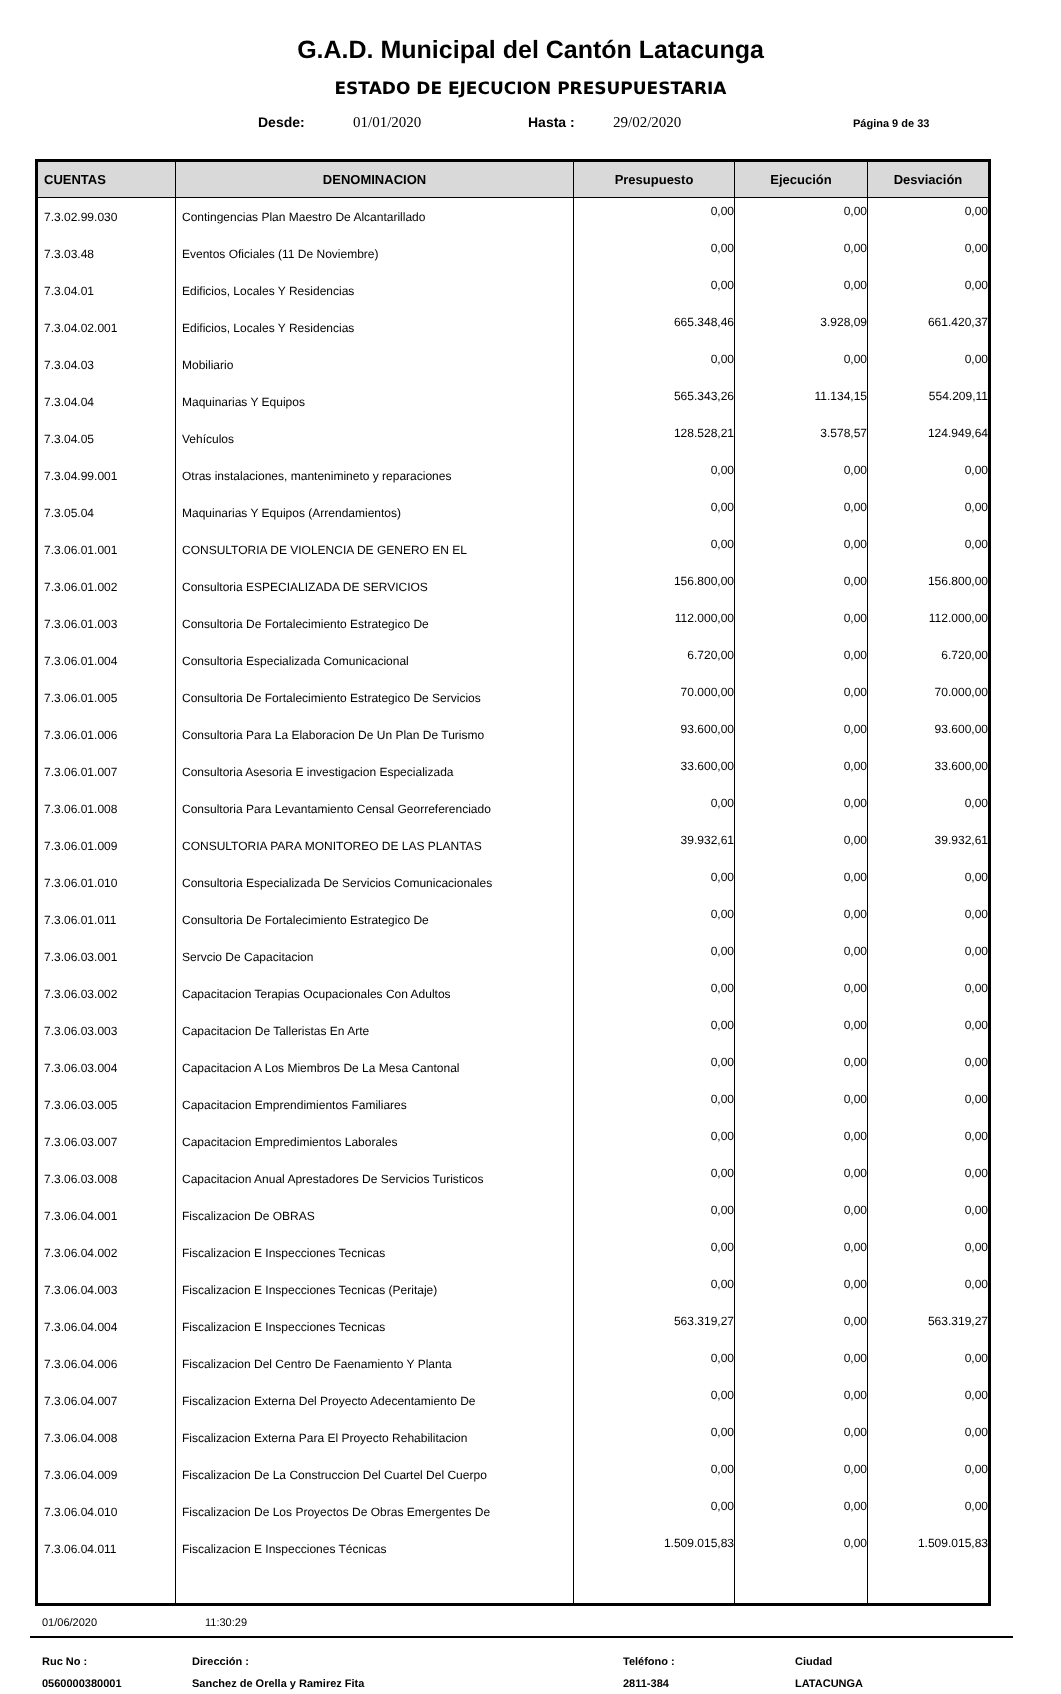G.A.D. Municipal del Cantón Latacunga
ESTADO DE EJECUCION PRESUPUESTARIA
Desde: 01/01/2020 Hasta : 29/02/2020 Página 9 de 33
| CUENTAS | DENOMINACION | Presupuesto | Ejecución | Desviación |
| --- | --- | --- | --- | --- |
| 7.3.02.99.030 | Contingencias Plan Maestro De Alcantarillado | 0,00 | 0,00 | 0,00 |
| 7.3.03.48 | Eventos Oficiales (11 De Noviembre) | 0,00 | 0,00 | 0,00 |
| 7.3.04.01 | Edificios, Locales Y Residencias | 0,00 | 0,00 | 0,00 |
| 7.3.04.02.001 | Edificios, Locales Y Residencias | 665.348,46 | 3.928,09 | 661.420,37 |
| 7.3.04.03 | Mobiliario | 0,00 | 0,00 | 0,00 |
| 7.3.04.04 | Maquinarias Y Equipos | 565.343,26 | 11.134,15 | 554.209,11 |
| 7.3.04.05 | Vehículos | 128.528,21 | 3.578,57 | 124.949,64 |
| 7.3.04.99.001 | Otras instalaciones, mantenimineto y reparaciones | 0,00 | 0,00 | 0,00 |
| 7.3.05.04 | Maquinarias Y Equipos (Arrendamientos) | 0,00 | 0,00 | 0,00 |
| 7.3.06.01.001 | CONSULTORIA DE VIOLENCIA DE GENERO EN EL | 0,00 | 0,00 | 0,00 |
| 7.3.06.01.002 | Consultoria ESPECIALIZADA DE SERVICIOS | 156.800,00 | 0,00 | 156.800,00 |
| 7.3.06.01.003 | Consultoria De Fortalecimiento Estrategico De | 112.000,00 | 0,00 | 112.000,00 |
| 7.3.06.01.004 | Consultoria Especializada Comunicacional | 6.720,00 | 0,00 | 6.720,00 |
| 7.3.06.01.005 | Consultoria De Fortalecimiento Estrategico De Servicios | 70.000,00 | 0,00 | 70.000,00 |
| 7.3.06.01.006 | Consultoria Para La Elaboracion De Un Plan De Turismo | 93.600,00 | 0,00 | 93.600,00 |
| 7.3.06.01.007 | Consultoria Asesoria E investigacion Especializada | 33.600,00 | 0,00 | 33.600,00 |
| 7.3.06.01.008 | Consultoria Para Levantamiento Censal Georreferenciado | 0,00 | 0,00 | 0,00 |
| 7.3.06.01.009 | CONSULTORIA PARA MONITOREO DE LAS PLANTAS | 39.932,61 | 0,00 | 39.932,61 |
| 7.3.06.01.010 | Consultoria Especializada De Servicios Comunicacionales | 0,00 | 0,00 | 0,00 |
| 7.3.06.01.011 | Consultoria De Fortalecimiento Estrategico De | 0,00 | 0,00 | 0,00 |
| 7.3.06.03.001 | Servcio De Capacitacion | 0,00 | 0,00 | 0,00 |
| 7.3.06.03.002 | Capacitacion Terapias Ocupacionales Con Adultos | 0,00 | 0,00 | 0,00 |
| 7.3.06.03.003 | Capacitacion De Talleristas En Arte | 0,00 | 0,00 | 0,00 |
| 7.3.06.03.004 | Capacitacion A Los Miembros De La Mesa Cantonal | 0,00 | 0,00 | 0,00 |
| 7.3.06.03.005 | Capacitacion Emprendimientos Familiares | 0,00 | 0,00 | 0,00 |
| 7.3.06.03.007 | Capacitacion Empredimientos Laborales | 0,00 | 0,00 | 0,00 |
| 7.3.06.03.008 | Capacitacion Anual Aprestadores De Servicios Turisticos | 0,00 | 0,00 | 0,00 |
| 7.3.06.04.001 | Fiscalizacion De OBRAS | 0,00 | 0,00 | 0,00 |
| 7.3.06.04.002 | Fiscalizacion E Inspecciones Tecnicas | 0,00 | 0,00 | 0,00 |
| 7.3.06.04.003 | Fiscalizacion E Inspecciones Tecnicas (Peritaje) | 0,00 | 0,00 | 0,00 |
| 7.3.06.04.004 | Fiscalizacion E Inspecciones Tecnicas | 563.319,27 | 0,00 | 563.319,27 |
| 7.3.06.04.006 | Fiscalizacion Del Centro De Faenamiento Y Planta | 0,00 | 0,00 | 0,00 |
| 7.3.06.04.007 | Fiscalizacion Externa Del Proyecto Adecentamiento De | 0,00 | 0,00 | 0,00 |
| 7.3.06.04.008 | Fiscalizacion Externa Para El Proyecto Rehabilitacion | 0,00 | 0,00 | 0,00 |
| 7.3.06.04.009 | Fiscalizacion De La Construccion Del Cuartel Del Cuerpo | 0,00 | 0,00 | 0,00 |
| 7.3.06.04.010 | Fiscalizacion De Los Proyectos De Obras Emergentes De | 0,00 | 0,00 | 0,00 |
| 7.3.06.04.011 | Fiscalizacion E Inspecciones Técnicas | 1.509.015,83 | 0,00 | 1.509.015,83 |
01/06/2020 11:30:29
Ruc No :
0560000380001
Dirección :
Sanchez de Orella y Ramirez Fita
Teléfono :
2811-384
Ciudad
LATACUNGA